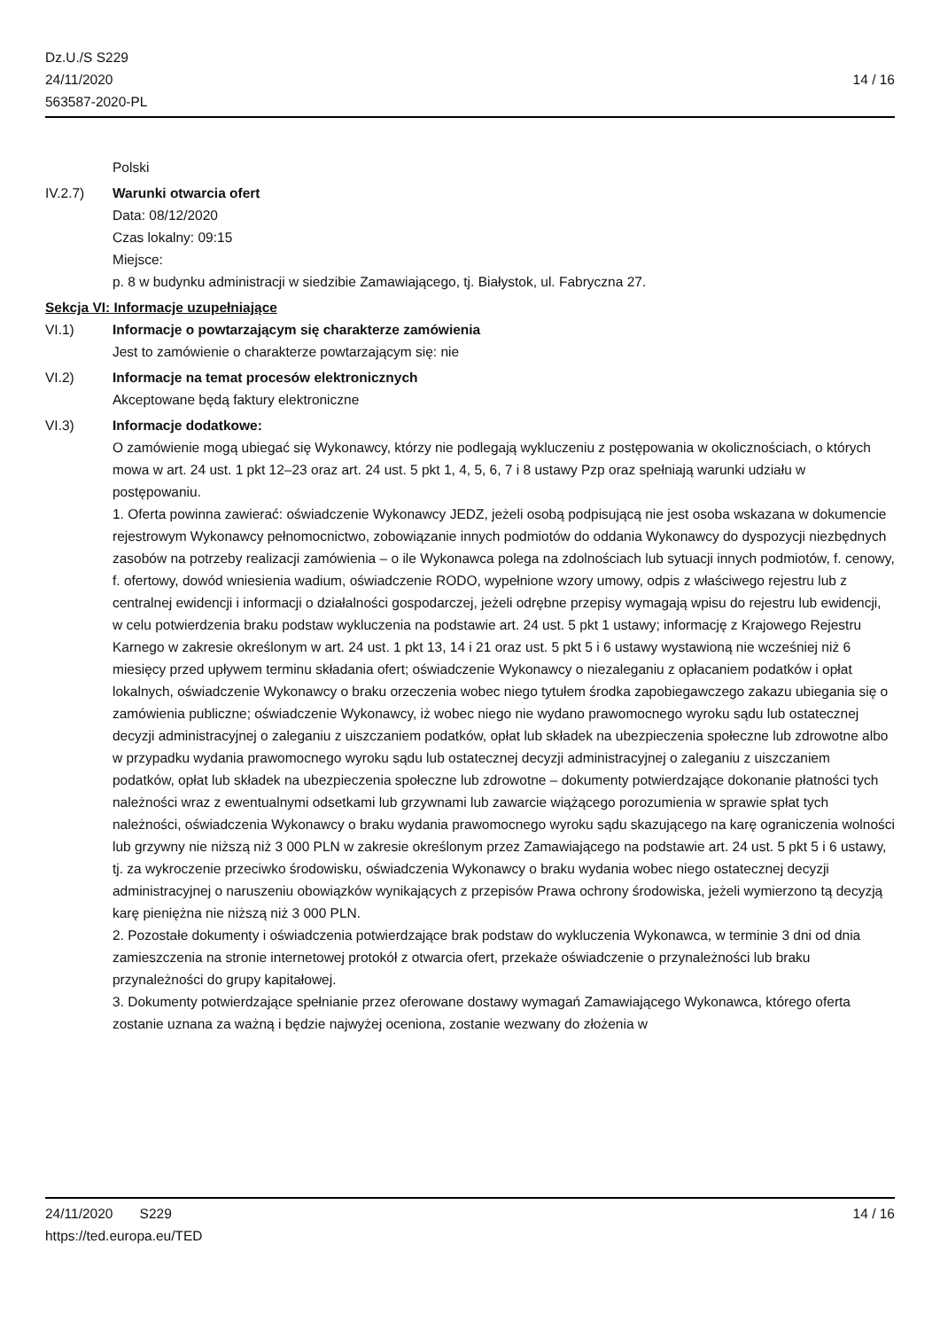Dz.U./S S229
24/11/2020
563587-2020-PL
14 / 16
Polski
IV.2.7) Warunki otwarcia ofert
Data: 08/12/2020
Czas lokalny: 09:15
Miejsce:
p. 8 w budynku administracji w siedzibie Zamawiającego, tj. Białystok, ul. Fabryczna 27.
Sekcja VI: Informacje uzupełniające
VI.1) Informacje o powtarzającym się charakterze zamówienia
Jest to zamówienie o charakterze powtarzającym się: nie
VI.2) Informacje na temat procesów elektronicznych
Akceptowane będą faktury elektroniczne
VI.3) Informacje dodatkowe:
O zamówienie mogą ubiegać się Wykonawcy, którzy nie podlegają wykluczeniu z postępowania w okolicznościach, o których mowa w art. 24 ust. 1 pkt 12–23 oraz art. 24 ust. 5 pkt 1, 4, 5, 6, 7 i 8 ustawy Pzp oraz spełniają warunki udziału w postępowaniu.
1. Oferta powinna zawierać: oświadczenie Wykonawcy JEDZ, jeżeli osobą podpisującą nie jest osoba wskazana w dokumencie rejestrowym Wykonawcy pełnomocnictwo, zobowiązanie innych podmiotów do oddania Wykonawcy do dyspozycji niezbędnych zasobów na potrzeby realizacji zamówienia – o ile Wykonawca polega na zdolnościach lub sytuacji innych podmiotów, f. cenowy, f. ofertowy, dowód wniesienia wadium, oświadczenie RODO, wypełnione wzory umowy, odpis z właściwego rejestru lub z centralnej ewidencji i informacji o działalności gospodarczej, jeżeli odrębne przepisy wymagają wpisu do rejestru lub ewidencji, w celu potwierdzenia braku podstaw wykluczenia na podstawie art. 24 ust. 5 pkt 1 ustawy; informację z Krajowego Rejestru Karnego w zakresie określonym w art. 24 ust. 1 pkt 13, 14 i 21 oraz ust. 5 pkt 5 i 6 ustawy wystawioną nie wcześniej niż 6 miesięcy przed upływem terminu składania ofert; oświadczenie Wykonawcy o niezaleganiu z opłacaniem podatków i opłat lokalnych, oświadczenie Wykonawcy o braku orzeczenia wobec niego tytułem środka zapobiegawczego zakazu ubiegania się o zamówienia publiczne; oświadczenie Wykonawcy, iż wobec niego nie wydano prawomocnego wyroku sądu lub ostatecznej decyzji administracyjnej o zaleganiu z uiszczaniem podatków, opłat lub składek na ubezpieczenia społeczne lub zdrowotne albo w przypadku wydania prawomocnego wyroku sądu lub ostatecznej decyzji administracyjnej o zaleganiu z uiszczaniem podatków, opłat lub składek na ubezpieczenia społeczne lub zdrowotne – dokumenty potwierdzające dokonanie płatności tych należności wraz z ewentualnymi odsetkami lub grzywnami lub zawarcie wiążącego porozumienia w sprawie spłat tych należności, oświadczenia Wykonawcy o braku wydania prawomocnego wyroku sądu skazującego na karę ograniczenia wolności lub grzywny nie niższą niż 3 000 PLN w zakresie określonym przez Zamawiającego na podstawie art. 24 ust. 5 pkt 5 i 6 ustawy, tj. za wykroczenie przeciwko środowisku, oświadczenia Wykonawcy o braku wydania wobec niego ostatecznej decyzji administracyjnej o naruszeniu obowiązków wynikających z przepisów Prawa ochrony środowiska, jeżeli wymierzono tą decyzją karę pieniężna nie niższą niż 3 000 PLN.
2. Pozostałe dokumenty i oświadczenia potwierdzające brak podstaw do wykluczenia Wykonawca, w terminie 3 dni od dnia zamieszczenia na stronie internetowej protokół z otwarcia ofert, przekaże oświadczenie o przynależności lub braku przynależności do grupy kapitałowej.
3. Dokumenty potwierdzające spełnianie przez oferowane dostawy wymagań Zamawiającego Wykonawca, którego oferta zostanie uznana za ważną i będzie najwyżej oceniona, zostanie wezwany do złożenia w
24/11/2020 S229 14 / 16
https://ted.europa.eu/TED